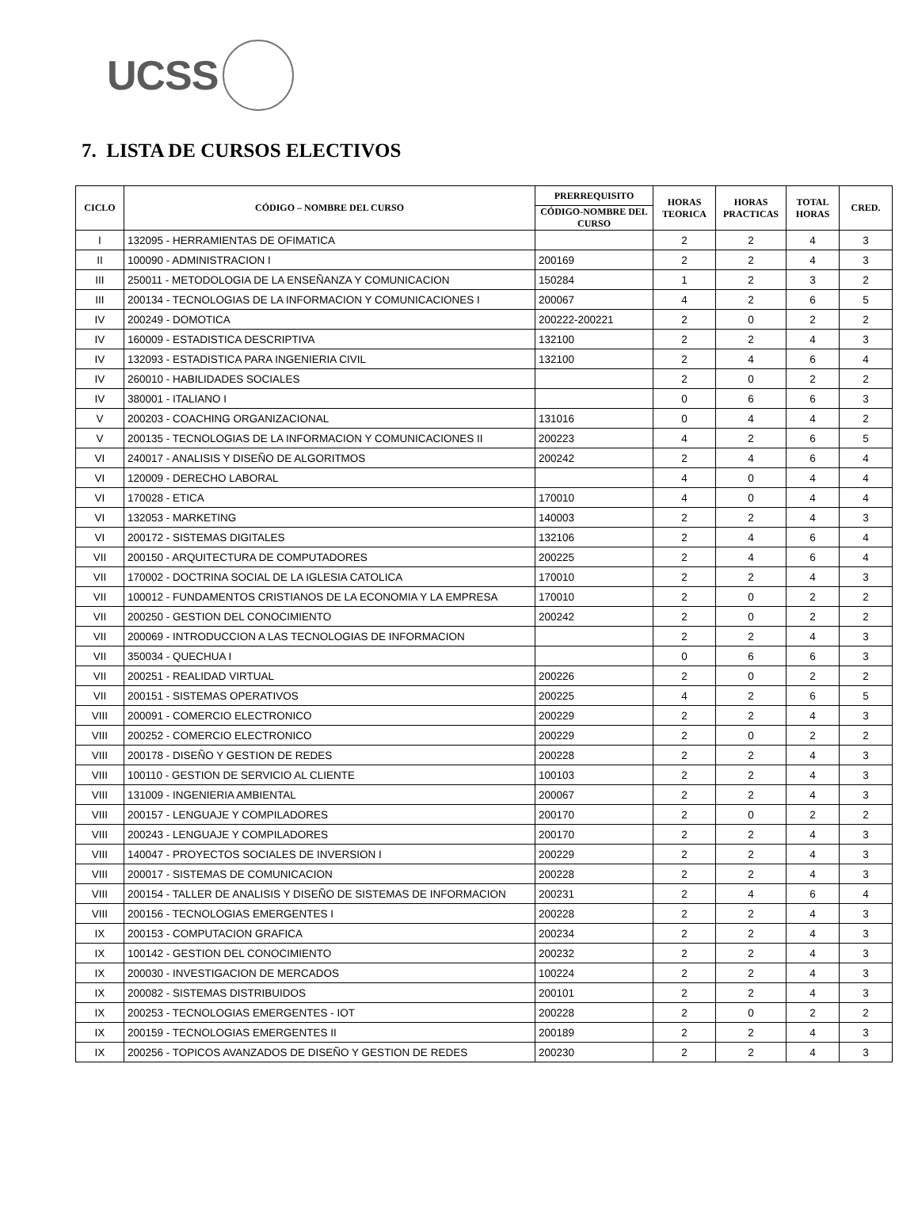UCSS
7. LISTA DE CURSOS ELECTIVOS
| CICLO | CÓDIGO – NOMBRE DEL CURSO | PRERREQUISITO | HORAS TEORICA | HORAS PRACTICAS | TOTAL HORAS | CRED. |
| --- | --- | --- | --- | --- | --- | --- |
| | | CÓDIGO-NOMBRE DEL CURSO | | | | |
| I | 132095 - HERRAMIENTAS DE OFIMATICA | | 2 | 2 | 4 | 3 |
| II | 100090 - ADMINISTRACION I | 200169 | 2 | 2 | 4 | 3 |
| III | 250011 - METODOLOGIA DE LA ENSEÑANZA Y COMUNICACION | 150284 | 1 | 2 | 3 | 2 |
| III | 200134 - TECNOLOGIAS DE LA INFORMACION Y COMUNICACIONES I | 200067 | 4 | 2 | 6 | 5 |
| IV | 200249 - DOMOTICA | 200222-200221 | 2 | 0 | 2 | 2 |
| IV | 160009 - ESTADISTICA DESCRIPTIVA | 132100 | 2 | 2 | 4 | 3 |
| IV | 132093 - ESTADISTICA PARA INGENIERIA CIVIL | 132100 | 2 | 4 | 6 | 4 |
| IV | 260010 - HABILIDADES SOCIALES | | 2 | 0 | 2 | 2 |
| IV | 380001 - ITALIANO I | | 0 | 6 | 6 | 3 |
| V | 200203 - COACHING ORGANIZACIONAL | 131016 | 0 | 4 | 4 | 2 |
| V | 200135 - TECNOLOGIAS DE LA INFORMACION Y COMUNICACIONES II | 200223 | 4 | 2 | 6 | 5 |
| VI | 240017 - ANALISIS Y DISEÑO DE ALGORITMOS | 200242 | 2 | 4 | 6 | 4 |
| VI | 120009 - DERECHO LABORAL | | 4 | 0 | 4 | 4 |
| VI | 170028 - ETICA | 170010 | 4 | 0 | 4 | 4 |
| VI | 132053 - MARKETING | 140003 | 2 | 2 | 4 | 3 |
| VI | 200172 - SISTEMAS DIGITALES | 132106 | 2 | 4 | 6 | 4 |
| VII | 200150 - ARQUITECTURA DE COMPUTADORES | 200225 | 2 | 4 | 6 | 4 |
| VII | 170002 - DOCTRINA SOCIAL DE LA IGLESIA CATOLICA | 170010 | 2 | 2 | 4 | 3 |
| VII | 100012 - FUNDAMENTOS CRISTIANOS DE LA ECONOMIA Y LA EMPRESA | 170010 | 2 | 0 | 2 | 2 |
| VII | 200250 - GESTION DEL CONOCIMIENTO | 200242 | 2 | 0 | 2 | 2 |
| VII | 200069 - INTRODUCCION A LAS TECNOLOGIAS DE INFORMACION | | 2 | 2 | 4 | 3 |
| VII | 350034 - QUECHUA I | | 0 | 6 | 6 | 3 |
| VII | 200251 - REALIDAD VIRTUAL | 200226 | 2 | 0 | 2 | 2 |
| VII | 200151 - SISTEMAS OPERATIVOS | 200225 | 4 | 2 | 6 | 5 |
| VIII | 200091 - COMERCIO ELECTRONICO | 200229 | 2 | 2 | 4 | 3 |
| VIII | 200252 - COMERCIO ELECTRONICO | 200229 | 2 | 0 | 2 | 2 |
| VIII | 200178 - DISEÑO Y GESTION DE REDES | 200228 | 2 | 2 | 4 | 3 |
| VIII | 100110 - GESTION DE SERVICIO AL CLIENTE | 100103 | 2 | 2 | 4 | 3 |
| VIII | 131009 - INGENIERIA AMBIENTAL | 200067 | 2 | 2 | 4 | 3 |
| VIII | 200157 - LENGUAJE Y COMPILADORES | 200170 | 2 | 0 | 2 | 2 |
| VIII | 200243 - LENGUAJE Y COMPILADORES | 200170 | 2 | 2 | 4 | 3 |
| VIII | 140047 - PROYECTOS SOCIALES DE INVERSION I | 200229 | 2 | 2 | 4 | 3 |
| VIII | 200017 - SISTEMAS DE COMUNICACION | 200228 | 2 | 2 | 4 | 3 |
| VIII | 200154 - TALLER DE ANALISIS Y DISEÑO DE SISTEMAS DE INFORMACION | 200231 | 2 | 4 | 6 | 4 |
| VIII | 200156 - TECNOLOGIAS EMERGENTES I | 200228 | 2 | 2 | 4 | 3 |
| IX | 200153 - COMPUTACION GRAFICA | 200234 | 2 | 2 | 4 | 3 |
| IX | 100142 - GESTION DEL CONOCIMIENTO | 200232 | 2 | 2 | 4 | 3 |
| IX | 200030 - INVESTIGACION DE MERCADOS | 100224 | 2 | 2 | 4 | 3 |
| IX | 200082 - SISTEMAS DISTRIBUIDOS | 200101 | 2 | 2 | 4 | 3 |
| IX | 200253 - TECNOLOGIAS EMERGENTES - IOT | 200228 | 2 | 0 | 2 | 2 |
| IX | 200159 - TECNOLOGIAS EMERGENTES II | 200189 | 2 | 2 | 4 | 3 |
| IX | 200256 - TOPICOS AVANZADOS DE DISEÑO Y GESTION DE REDES | 200230 | 2 | 2 | 4 | 3 |